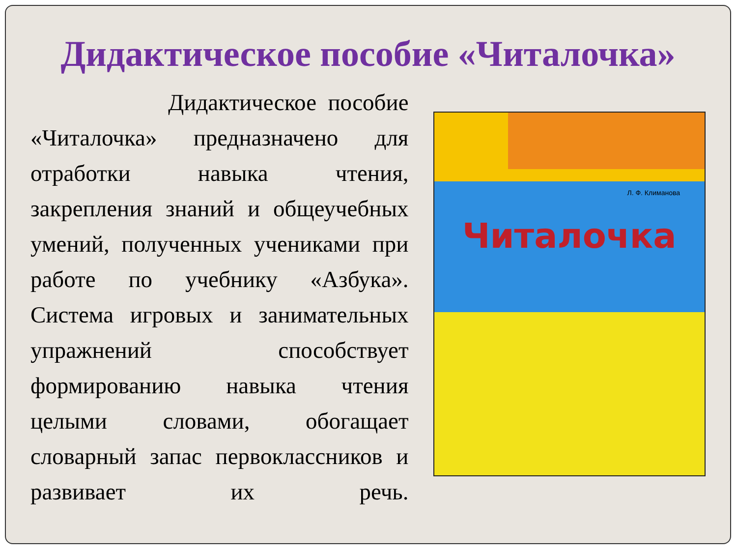Дидактическое пособие «Читалочка»
Дидактическое пособие «Читалочка» предназначено для отработки навыка чтения, закрепления знаний и общеучебных умений, полученных учениками при работе по учебнику «Азбука». Система игровых и занимательных упражнений способствует формированию навыка чтения целыми словами, обогащает словарный запас первоклассников и развивает их речь.
Л. Ф. Климанова
Читалочка